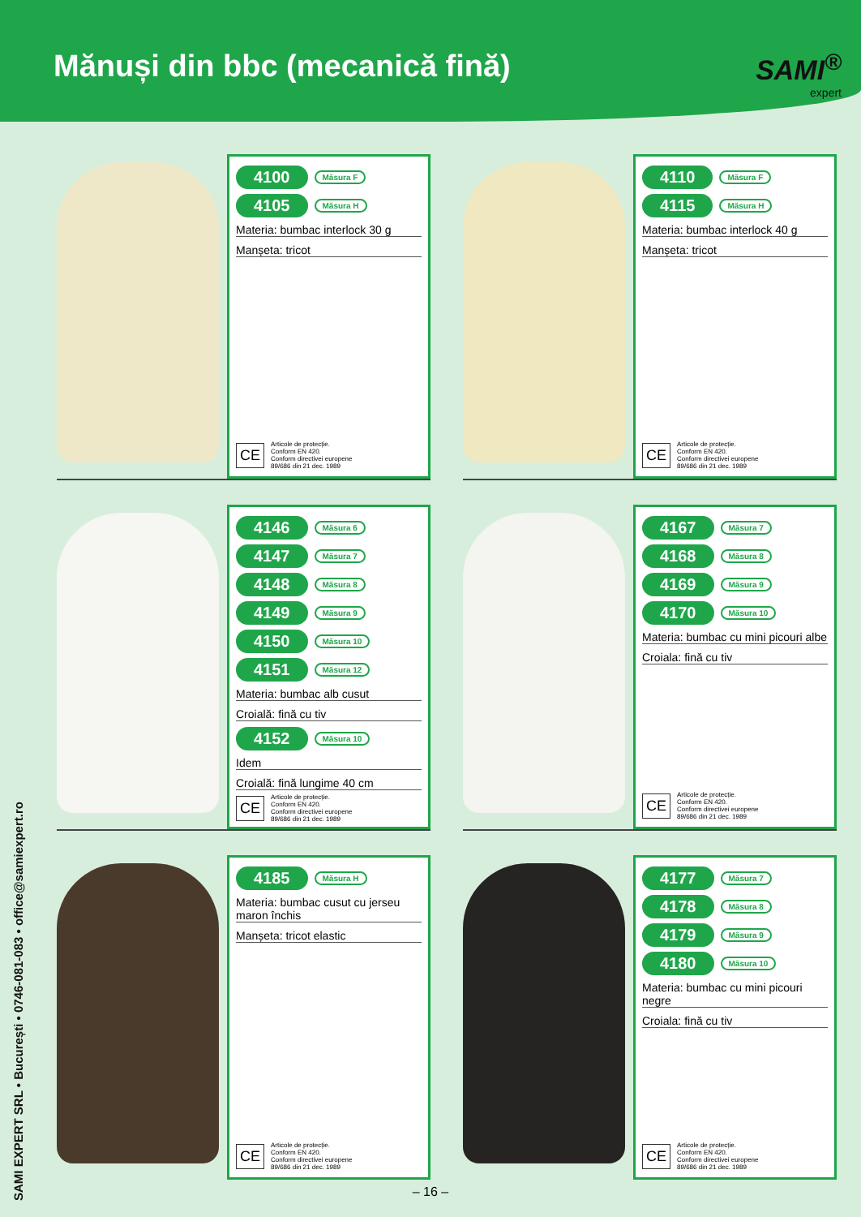Mănuși din bbc (mecanică fină)
SAMI<sup>®</sup>
expert
SAMI EXPERT SRL • București • 0746-081-083 • office@samiexpert.ro
4100 Măsura F
4105 Măsura H
Materia: bumbac interlock 30 g
Manșeta: tricot
CE
Articole de protecție.
Conform EN 420.
Conform directivei europene
89/686 din 21 dec. 1989
4110 Măsura F
4115 Măsura H
Materia: bumbac interlock 40 g
Manșeta: tricot
CE
Articole de protecție.
Conform EN 420.
Conform directivei europene
89/686 din 21 dec. 1989
4146 Măsura 6
4147 Măsura 7
4148 Măsura 8
4149 Măsura 9
4150 Măsura 10
4151 Măsura 12
Materia: bumbac alb cusut
Croială: fină cu tiv
4152 Măsura 10
Idem
Croială: fină lungime 40 cm
CE
Articole de protecție.
Conform EN 420.
Conform directivei europene
89/686 din 21 dec. 1989
4167 Măsura 7
4168 Măsura 8
4169 Măsura 9
4170 Măsura 10
Materia: bumbac cu mini picouri albe
Croiala: fină cu tiv
CE
Articole de protecție.
Conform EN 420.
Conform directivei europene
89/686 din 21 dec. 1989
4185 Măsura H
Materia: bumbac cusut cu jerseu maron închis
Manșeta: tricot elastic
CE
Articole de protecție.
Conform EN 420.
Conform directivei europene
89/686 din 21 dec. 1989
4177 Măsura 7
4178 Măsura 8
4179 Măsura 9
4180 Măsura 10
Materia: bumbac cu mini picouri negre
Croiala: fină cu tiv
CE
Articole de protecție.
Conform EN 420.
Conform directivei europene
89/686 din 21 dec. 1989
– 16 –